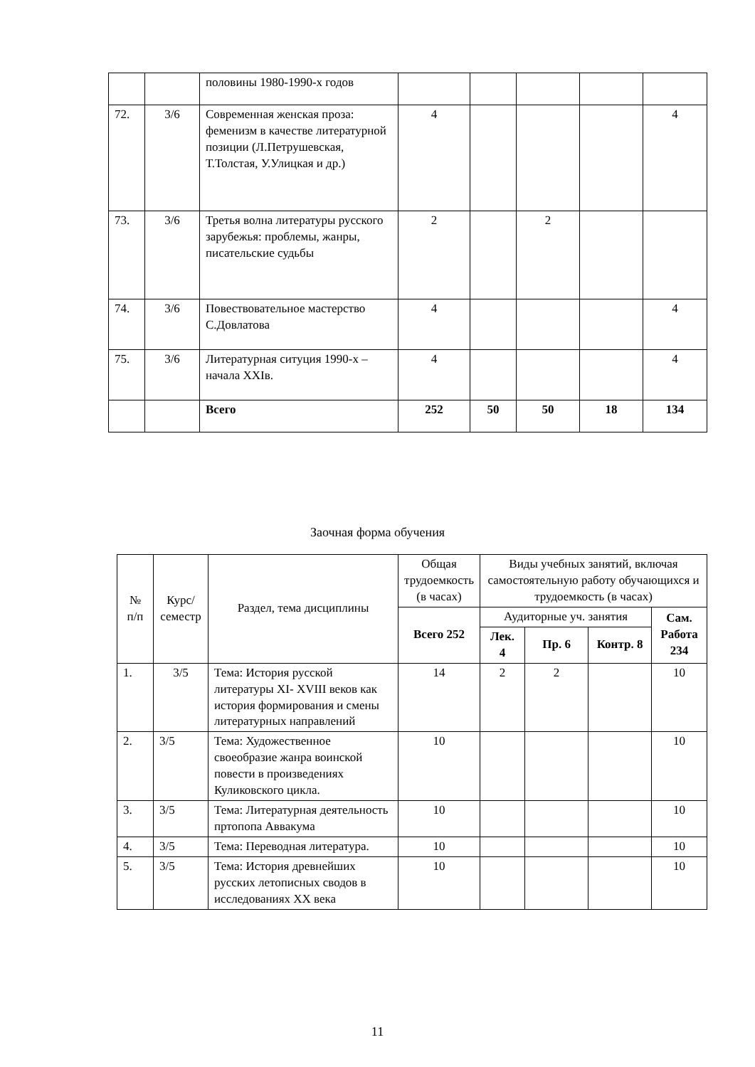| | | половины 1980-1990-х годов | | | | | |
| 72. | 3/6 | Современная женская проза: феменизм в качестве литературной позиции (Л.Петрушевская, Т.Толстая, У.Улицкая и др.) | 4 | | | | 4 |
| 73. | 3/6 | Третья волна литературы русского зарубежья: проблемы, жанры, писательские судьбы | 2 | | 2 | | |
| 74. | 3/6 | Повествовательное мастерство С.Довлатова | 4 | | | | 4 |
| 75. | 3/6 | Литературная ситуция 1990-х – начала XXIв. | 4 | | | | 4 |
| | | Всего | 252 | 50 | 50 | 18 | 134 |
Заочная форма обучения
| № п/п | Курс/ семестр | Раздел, тема дисциплины | Общая трудоемкость (в часах) | Виды учебных занятий, включая самостоятельную работу обучающихся и трудоемкость (в часах) | | | |
| --- | --- | --- | --- | --- | --- | --- | --- |
| | | | Всего 252 | Аудиторные уч. занятия | | | Сам. Работа 234 |
| | | | | Лек. 4 | Пр. 6 | Контр. 8 | |
| 1. | 3/5 | Тема: История русской литературы XI- XVIII веков как история формирования и смены литературных направлений | 14 | 2 | 2 | | 10 |
| 2. | 3/5 | Тема: Художественное своеобразие жанра воинской повести в произведениях Куликовского цикла. | 10 | | | | 10 |
| 3. | 3/5 | Тема: Литературная деятельность пртопопа Аввакума | 10 | | | | 10 |
| 4. | 3/5 | Тема: Переводная литература. | 10 | | | | 10 |
| 5. | 3/5 | Тема: История древнейших русских летописных сводов в исследованиях XX века | 10 | | | | 10 |
11